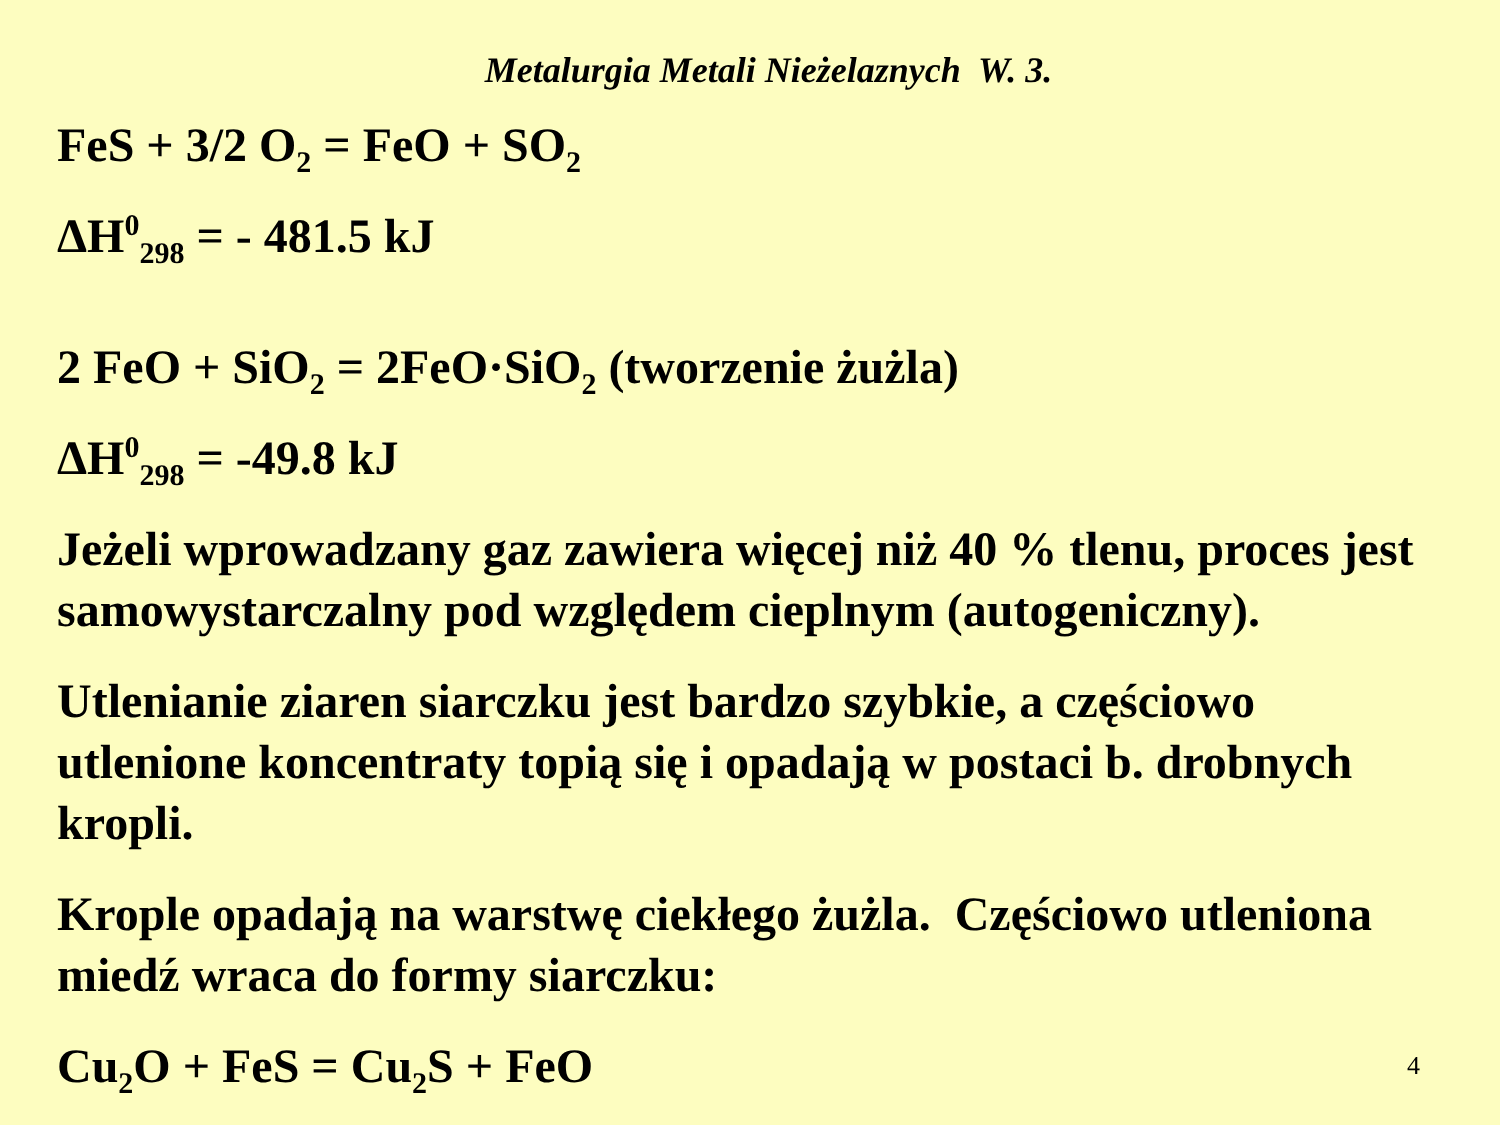Metalurgia Metali Nieżelaznych W. 3.
FeS + 3/2 O<sub>2</sub> = FeO + SO<sub>2</sub>
ΔH<sup>0</sup><sub>298</sub> = - 481.5 kJ
2 FeO + SiO<sub>2</sub> = 2FeO·SiO<sub>2</sub> (tworzenie żużla)
ΔH<sup>0</sup><sub>298</sub> = -49.8 kJ
Jeżeli wprowadzany gaz zawiera więcej niż 40 % tlenu, proces jest samowystarczalny pod względem cieplnym (autogeniczny).
Utlenianie ziaren siarczku jest bardzo szybkie, a częściowo utlenione koncentraty topią się i opadają w postaci b. drobnych kropli.
Krople opadają na warstwę ciekłego żużla. Częściowo utleniona miedź wraca do formy siarczku:
Cu<sub>2</sub>O + FeS = Cu<sub>2</sub>S + FeO 4